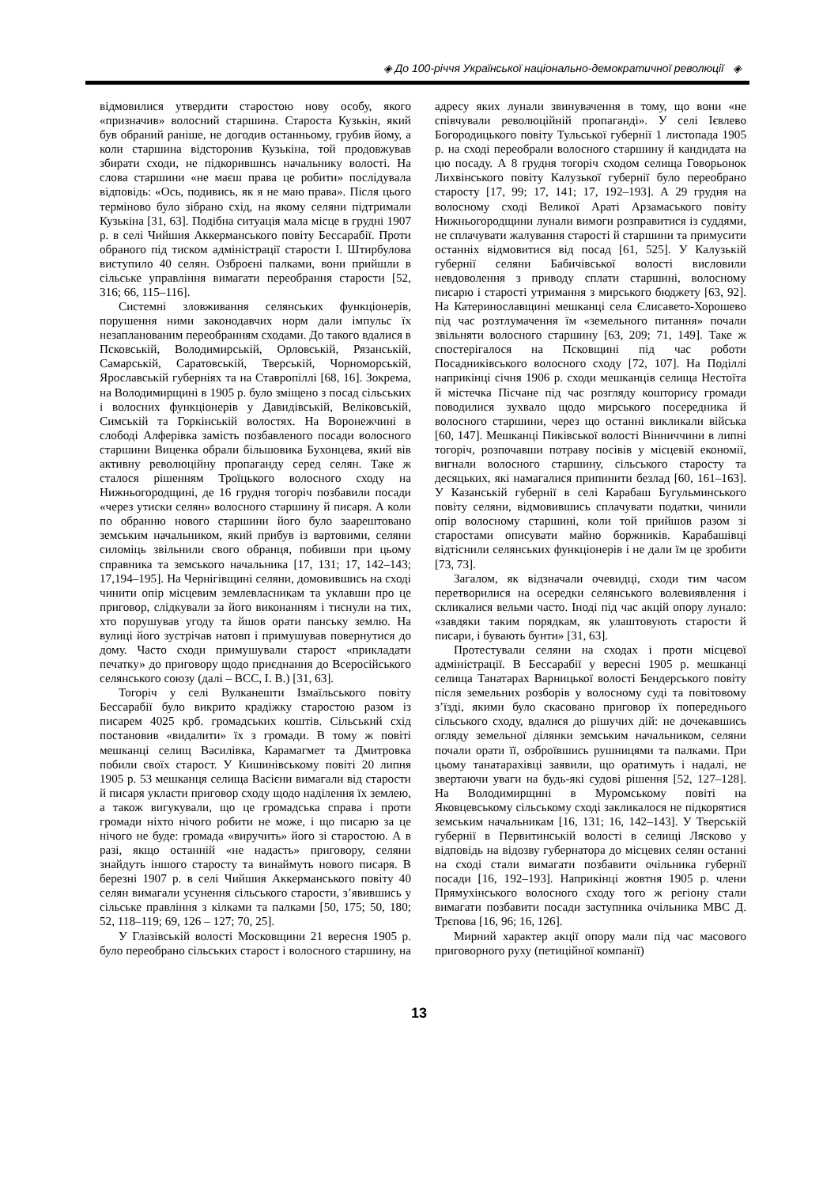◈ До 100-річчя Української національно-демократичної революції ◈
відмовилися утвердити старостою нову особу, якого «призначив» волосний старшина. Староста Кузькін, який був обраний раніше, не догодив останньому, грубив йому, а коли старшина відсторонив Кузькіна, той продовжував збирати сходи, не підкорившись начальнику волості. На слова старшини «не маєш права це робити» послідувала відповідь: «Ось, подивись, як я не маю права». Після цього терміново було зібрано схід, на якому селяни підтримали Кузькіна [31, 63]. Подібна ситуація мала місце в грудні 1907 р. в селі Чийшия Аккерманського повіту Бессарабії. Проти обраного під тиском адміністрації старости І. Штирбулова виступило 40 селян. Озброєні палками, вони прийшли в сільське управління вимагати переобрання старости [52, 316; 66, 115–116].
Системні зловживання селянських функціонерів, порушення ними законодавчих норм дали імпульс їх незапланованим переобранням сходами. До такого вдалися в Псковській, Володимирській, Орловській, Рязанській, Самарській, Саратовській, Тверській, Чорноморській, Ярославській губерніях та на Ставропіллі [68, 16]. Зокрема, на Володимирщині в 1905 р. було зміщено з посад сільських і волосних функціонерів у Давидівській, Веліковській, Симській та Горкінській волостях. На Воронежчині в слободі Алферівка замість позбавленого посади волосного старшини Виценка обрали більшовика Бухонцева, який вів активну революційну пропаганду серед селян. Таке ж сталося рішенням Троїцького волосного сходу на Нижньогородщині, де 16 грудня тогоріч позбавили посади «через утиски селян» волосного старшину й писаря. А коли по обранню нового старшини його було заарештовано земським начальником, який прибув із вартовими, селяни силоміць звільнили свого обранця, побивши при цьому справника та земського начальника [17, 131; 17, 142–143; 17,194–195]. На Чернігівщині селяни, домовившись на сході чинити опір місцевим землевласникам та уклавши про це приговор, слідкували за його виконанням і тиснули на тих, хто порушував угоду та йшов орати панську землю. На вулиці його зустрічав натовп і примушував повернутися до дому. Часто сходи примушували старост «прикладати печатку» до приговору щодо приєднання до Всеросійського селянського союзу (далі – ВСС, І. В.) [31, 63].
Тогоріч у селі Вулканешти Ізмаїльського повіту Бессарабії було викрито крадіжку старостою разом із писарем 4025 крб. громадських коштів. Сільський схід постановив «видалити» їх з громади. В тому ж повіті мешканці селищ Василівка, Карамагмет та Дмитровка побили своїх старост. У Кишинівському повіті 20 липня 1905 р. 53 мешканця селища Васієни вимагали від старости й писаря укласти приговор сходу щодо наділення їх землею, а також вигукували, що це громадська справа і проти громади ніхто нічого робити не може, і що писарю за це нічого не буде: громада «виручить» його зі старостою. А в разі, якщо останній «не надасть» приговору, селяни знайдуть іншого старосту та винаймуть нового писаря. В березні 1907 р. в селі Чийшия Аккерманського повіту 40 селян вимагали усунення сільського старости, з’явившись у сільське правління з кілками та палками [50, 175; 50, 180; 52, 118–119; 69, 126 – 127; 70, 25].
У Глазівській волості Московщини 21 вересня 1905 р. було переобрано сільських старост і волосного старшину, на адресу яких лунали звинувачення в тому, що вони «не співчували революційній пропаганді». У селі Ієвлево Богородицького повіту Тульської губернії 1 листопада 1905 р. на сході переобрали волосного старшину й кандидата на цю посаду. А 8 грудня тогоріч сходом селища Говорьонок Лихвінського повіту Калузької губернії було переобрано старосту [17, 99; 17, 141; 17, 192–193]. А 29 грудня на волосному сході Великої Араті Арзамаського повіту Нижньогородщини лунали вимоги розправитися із суддями, не сплачувати жалування старості й старшини та примусити останніх відмовитися від посад [61, 525]. У Калузькій губернії селяни Бабичівської волості висловили невдоволення з приводу сплати старшині, волосному писарю і старості утримання з мирського бюджету [63, 92]. На Катеринославщині мешканці села Єлисавето-Хорошево під час розтлумачення їм «земельного питання» почали звільняти волосного старшину [63, 209; 71, 149]. Таке ж спостерігалося на Псковщині під час роботи Посадниківського волосного сходу [72, 107]. На Поділлі наприкінці січня 1906 р. сходи мешканців селища Нестоїта й містечка Пісчане під час розгляду кошторису громади поводилися зухвало щодо мирського посередника й волосного старшини, через що останні викликали війська [60, 147]. Мешканці Пиківської волості Вінниччини в липні тогоріч, розпочавши потраву посівів у місцевій економії, вигнали волосного старшину, сільського старосту та десяцьких, які намагалися припинити безлад [60, 161–163]. У Казанській губернії в селі Карабаш Бугульминського повіту селяни, відмовившись сплачувати податки, чинили опір волосному старшині, коли той прийшов разом зі старостами описувати майно боржників. Карабашівці відтіснили селянських функціонерів і не дали їм це зробити [73, 73].
Загалом, як відзначали очевидці, сходи тим часом перетворилися на осередки селянського волевиявлення і скликалися вельми часто. Іноді під час акцій опору лунало: «завдяки таким порядкам, як улаштовують старости й писари, і бувають бунти» [31, 63].
Протестували селяни на сходах і проти місцевої адміністрації. В Бессарабії у вересні 1905 р. мешканці селища Танатарах Варницької волості Бендерського повіту після земельних розборів у волосному суді та повітовому з’їзді, якими було скасовано приговор їх попереднього сільського сходу, вдалися до рішучих дій: не дочекавшись огляду земельної ділянки земським начальником, селяни почали орати її, озброївшись рушницями та палками. При цьому танатарахівці заявили, що оратимуть і надалі, не звертаючи уваги на будь-які судові рішення [52, 127–128]. На Володимирщині в Муромському повіті на Яковцевському сільському сході закликалося не підкорятися земським начальникам [16, 131; 16, 142–143]. У Тверській губернії в Первитинській волості в селищі Лясково у відповідь на відозву губернатора до місцевих селян останні на сході стали вимагати позбавити очільника губернії посади [16, 192–193]. Наприкінці жовтня 1905 р. члени Прямухінського волосного сходу того ж регіону стали вимагати позбавити посади заступника очільника МВС Д. Трєпова [16, 96; 16, 126].
Мирний характер акції опору мали під час масового приговорного руху (петиційної компанії)
13